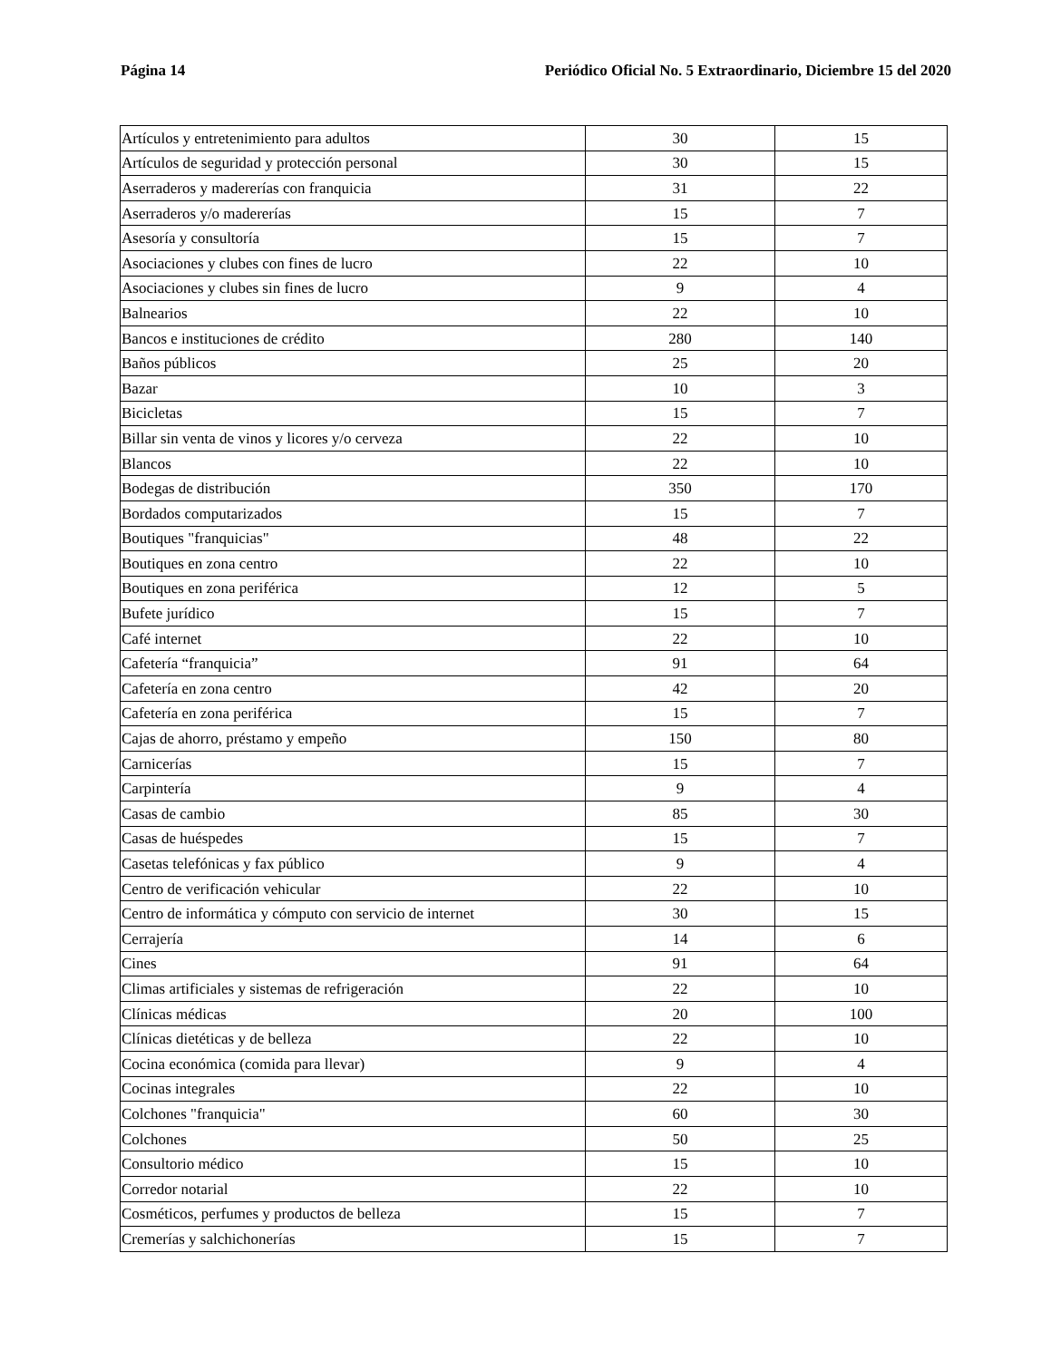Página 14 Periódico Oficial No. 5 Extraordinario, Diciembre 15 del 2020
| Artículos y entretenimiento para adultos | 30 | 15 |
| Artículos de seguridad y protección personal | 30 | 15 |
| Aserraderos y madererías con franquicia | 31 | 22 |
| Aserraderos y/o madererías | 15 | 7 |
| Asesoría y consultoría | 15 | 7 |
| Asociaciones y clubes con fines de lucro | 22 | 10 |
| Asociaciones y clubes sin fines de lucro | 9 | 4 |
| Balnearios | 22 | 10 |
| Bancos e instituciones de crédito | 280 | 140 |
| Baños públicos | 25 | 20 |
| Bazar | 10 | 3 |
| Bicicletas | 15 | 7 |
| Billar sin venta de vinos y licores y/o cerveza | 22 | 10 |
| Blancos | 22 | 10 |
| Bodegas de distribución | 350 | 170 |
| Bordados computarizados | 15 | 7 |
| Boutiques "franquicias" | 48 | 22 |
| Boutiques en zona centro | 22 | 10 |
| Boutiques en zona periférica | 12 | 5 |
| Bufete jurídico | 15 | 7 |
| Café internet | 22 | 10 |
| Cafetería “franquicia” | 91 | 64 |
| Cafetería en zona centro | 42 | 20 |
| Cafetería en zona periférica | 15 | 7 |
| Cajas de ahorro, préstamo y empeño | 150 | 80 |
| Carnicerías | 15 | 7 |
| Carpintería | 9 | 4 |
| Casas de cambio | 85 | 30 |
| Casas de huéspedes | 15 | 7 |
| Casetas telefónicas y fax público | 9 | 4 |
| Centro de verificación vehicular | 22 | 10 |
| Centro de informática y cómputo con servicio de internet | 30 | 15 |
| Cerrajería | 14 | 6 |
| Cines | 91 | 64 |
| Climas artificiales y sistemas de refrigeración | 22 | 10 |
| Clínicas médicas | 20 | 100 |
| Clínicas dietéticas y de belleza | 22 | 10 |
| Cocina económica (comida para llevar) | 9 | 4 |
| Cocinas integrales | 22 | 10 |
| Colchones "franquicia" | 60 | 30 |
| Colchones | 50 | 25 |
| Consultorio médico | 15 | 10 |
| Corredor notarial | 22 | 10 |
| Cosméticos, perfumes y productos de belleza | 15 | 7 |
| Cremerías y salchichonerías | 15 | 7 |